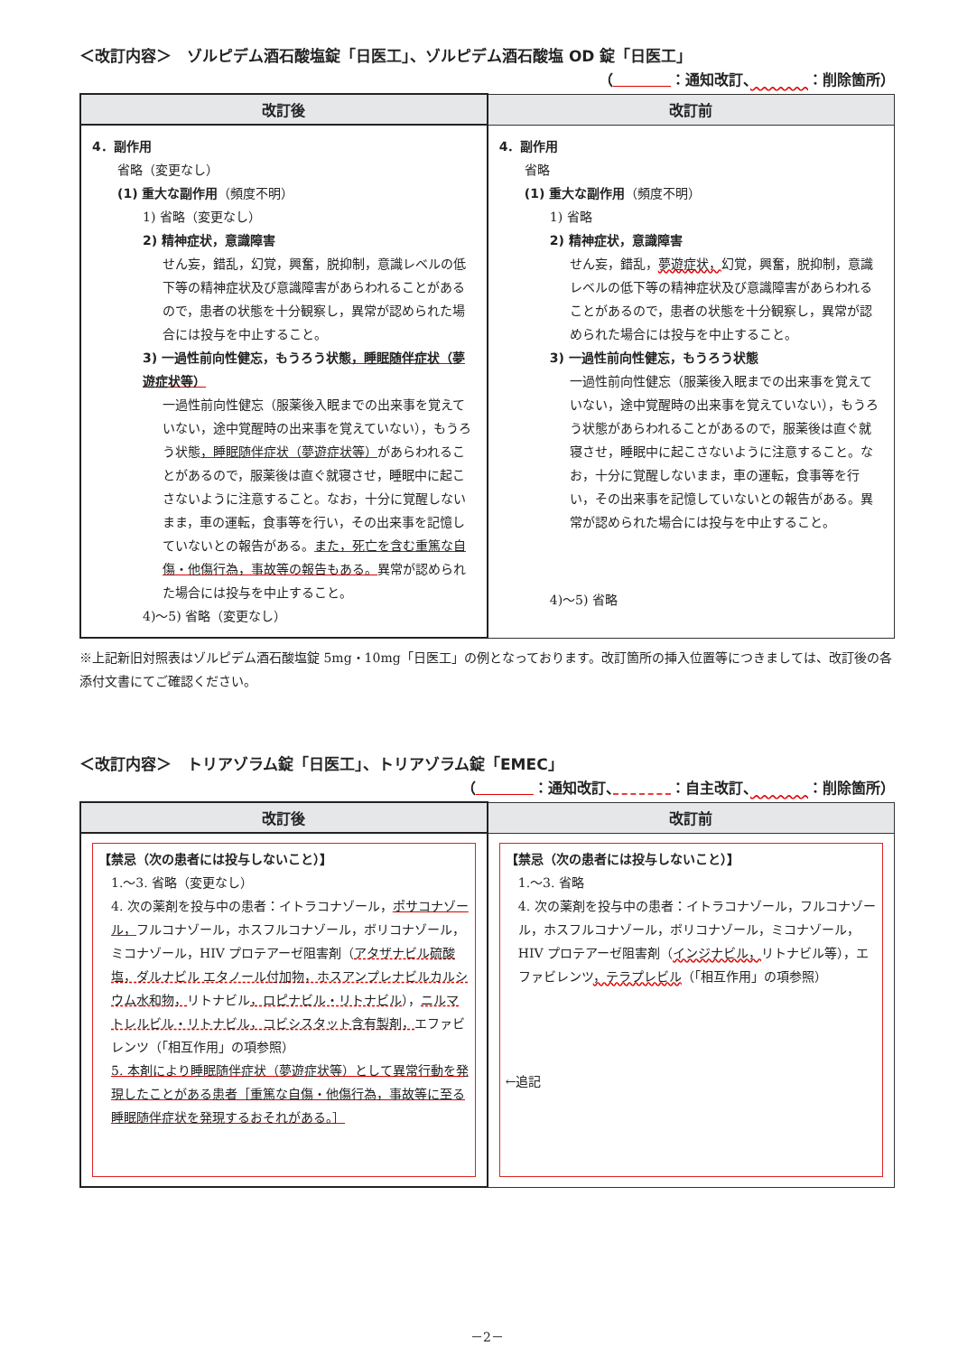＜改訂内容＞　ゾルピデム酒石酸塩錠「日医工」、ゾルピデム酒石酸塩 OD 錠「日医工」
（　　　　 ：通知改訂、　　　　 ：削除箇所）
| 改訂後 | 改訂前 |
| --- | --- |
| 4．副作用 省略（変更なし） (1) 重大な副作用 （頻度不明） 1) 省略（変更なし） 2) 精神症状，意識障害 せん妄，錯乱，幻覚，興奮，脱抑制，意識レベルの低下等の精神症状及び意識障害があらわれることがあるので，患者の状態を十分観察し，異常が認められた場合には投与を中止すること。 3) 一過性前向性健忘，もうろう状態 ，睡眠随伴症状（夢遊症状等） 一過性前向性健忘（服薬後入眠までの出来事を覚えていない，途中覚醒時の出来事を覚えていない），もうろう状態 ，睡眠随伴症状（夢遊症状等） があらわれることがあるので，服薬後は直ぐ就寝させ，睡眠中に起こさないように注意すること。なお，十分に覚醒しないまま，車の運転，食事等を行い，その出来事を記憶していないとの報告がある。 また，死亡を含む重篤な自傷・他傷行為，事故等の報告もある。 異常が認められた場合には投与を中止すること。 4)～5) 省略（変更なし） | 4．副作用 省略 (1) 重大な副作用 （頻度不明） 1) 省略 2) 精神症状，意識障害 せん妄，錯乱， 夢遊症状， 幻覚，興奮，脱抑制，意識レベルの低下等の精神症状及び意識障害があらわれることがあるので，患者の状態を十分観察し，異常が認められた場合には投与を中止すること。 3) 一過性前向性健忘，もうろう状態 一過性前向性健忘（服薬後入眠までの出来事を覚えていない，途中覚醒時の出来事を覚えていない），もうろう状態があらわれることがあるので，服薬後は直ぐ就寝させ，睡眠中に起こさないように注意すること。なお，十分に覚醒しないまま，車の運転，食事等を行い，その出来事を記憶していないとの報告がある。異常が認められた場合には投与を中止すること。 4)～5) 省略 |
※上記新旧対照表はゾルピデム酒石酸塩錠 5mg・10mg「日医工」の例となっております。改訂箇所の挿入位置等につきましては、改訂後の各添付文書にてご確認ください。
＜改訂内容＞　トリアゾラム錠「日医工」、トリアゾラム錠「EMEC」
（　　　　 ：通知改訂、　　　　 ：自主改訂、　　　　 ：削除箇所）
| 改訂後 | 改訂前 |
| --- | --- |
| 【禁忌（次の患者には投与しないこと）】 1.～3. 省略（変更なし） 4. 次の薬剤を投与中の患者：イトラコナゾール， ポサコナゾール， フルコナゾール，ホスフルコナゾール，ボリコナゾール，ミコナゾール，HIV プロテアーゼ阻害剤（ アタザナビル硫酸塩，ダルナビル エタノール付加物，ホスアンプレナビルカルシウム水和物， リトナビル ，ロピナビル・リトナビル ）， ニルマトレルビル・リトナビル，コビシスタット含有製剤， エファビレンツ（「相互作用」の項参照） 5. 本剤により睡眠随伴症状（夢遊症状等）として異常行動を発現したことがある患者［重篤な自傷・他傷行為，事故等に至る睡眠随伴症状を発現するおそれがある。］ | 【禁忌（次の患者には投与しないこと）】 1.～3. 省略 4. 次の薬剤を投与中の患者：イトラコナゾール，フルコナゾール，ホスフルコナゾール，ボリコナゾール，ミコナゾール，HIV プロテアーゼ阻害剤（ インジナビル， リトナビル等），エファビレンツ ，テラプレビル （「相互作用」の項参照） ←追記 |
－2－